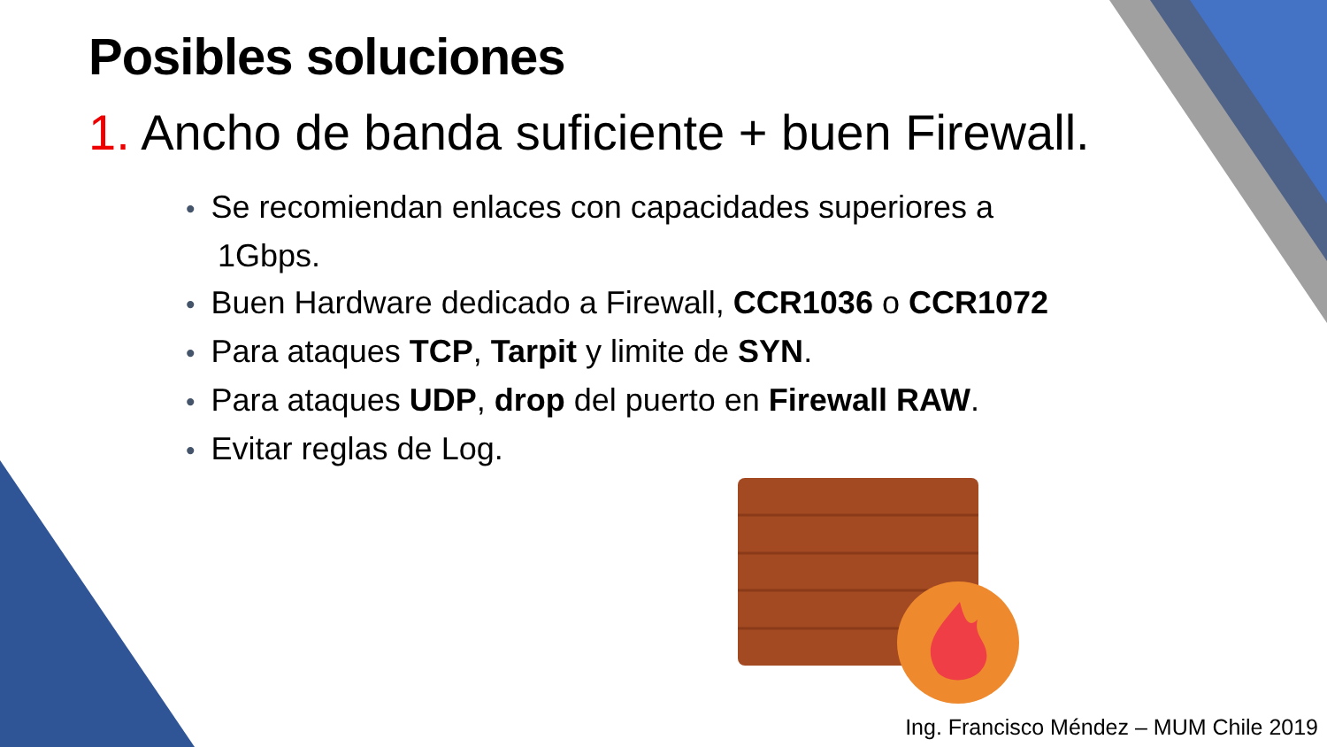Posibles soluciones
1. Ancho de banda suficiente + buen Firewall.
• Se recomiendan enlaces con capacidades superiores a 1Gbps.
• Buen Hardware dedicado a Firewall, CCR1036 o CCR1072
• Para ataques TCP, Tarpit y limite de SYN.
• Para ataques UDP, drop del puerto en Firewall RAW.
• Evitar reglas de Log.
Ing. Francisco Méndez – MUM Chile 2019